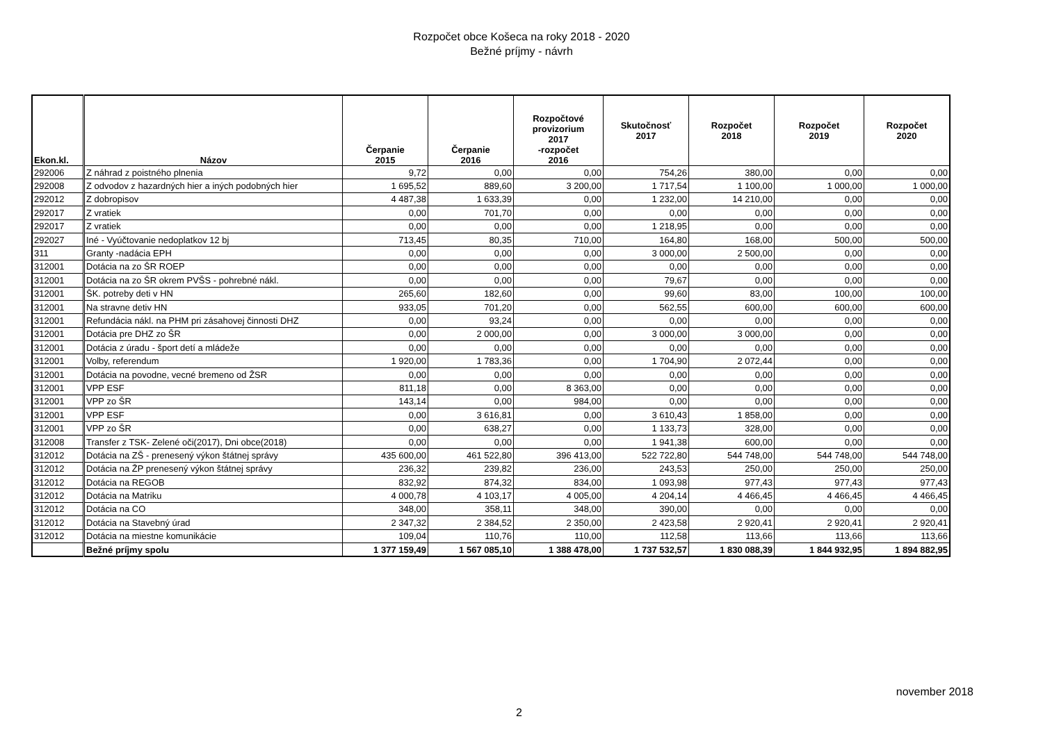Rozpočet obce Košeca na roky 2018 - 2020
Bežné príjmy - návrh
| Ekon.kl. | Názov | Čerpanie 2015 | Čerpanie 2016 | Rozpočtové provizorium 2017 -rozpočet 2016 | Skutočnosť 2017 | Rozpočet 2018 | Rozpočet 2019 | Rozpočet 2020 |
| --- | --- | --- | --- | --- | --- | --- | --- | --- |
| 292006 | Z náhrad z poistného plnenia | 9,72 | 0,00 | 0,00 | 754,26 | 380,00 | 0,00 | 0,00 |
| 292008 | Z odvodov z hazardných hier a iných podobných hier | 1 695,52 | 889,60 | 3 200,00 | 1 717,54 | 1 100,00 | 1 000,00 | 1 000,00 |
| 292012 | Z dobropisov | 4 487,38 | 1 633,39 | 0,00 | 1 232,00 | 14 210,00 | 0,00 | 0,00 |
| 292017 | Z vratiek | 0,00 | 701,70 | 0,00 | 0,00 | 0,00 | 0,00 | 0,00 |
| 292017 | Z vratiek | 0,00 | 0,00 | 0,00 | 1 218,95 | 0,00 | 0,00 | 0,00 |
| 292027 | Iné - Vyúčtovanie nedoplatkov 12 bj | 713,45 | 80,35 | 710,00 | 164,80 | 168,00 | 500,00 | 500,00 |
| 311 | Granty -nadácia EPH | 0,00 | 0,00 | 0,00 | 3 000,00 | 2 500,00 | 0,00 | 0,00 |
| 312001 | Dotácia na zo ŠR ROEP | 0,00 | 0,00 | 0,00 | 0,00 | 0,00 | 0,00 | 0,00 |
| 312001 | Dotácia na zo ŠR okrem PVŠS - pohrebné nákl. | 0,00 | 0,00 | 0,00 | 79,67 | 0,00 | 0,00 | 0,00 |
| 312001 | ŠK. potreby deti v HN | 265,60 | 182,60 | 0,00 | 99,60 | 83,00 | 100,00 | 100,00 |
| 312001 | Na stravne detiv HN | 933,05 | 701,20 | 0,00 | 562,55 | 600,00 | 600,00 | 600,00 |
| 312001 | Refundácia nákl. na PHM pri zásahovej činnosti DHZ | 0,00 | 93,24 | 0,00 | 0,00 | 0,00 | 0,00 | 0,00 |
| 312001 | Dotácia pre DHZ zo ŠR | 0,00 | 2 000,00 | 0,00 | 3 000,00 | 3 000,00 | 0,00 | 0,00 |
| 312001 | Dotácia z úradu - šport detí a mládeže | 0,00 | 0,00 | 0,00 | 0,00 | 0,00 | 0,00 | 0,00 |
| 312001 | Volby, referendum | 1 920,00 | 1 783,36 | 0,00 | 1 704,90 | 2 072,44 | 0,00 | 0,00 |
| 312001 | Dotácia na povodne, vecné bremeno od ŽSR | 0,00 | 0,00 | 0,00 | 0,00 | 0,00 | 0,00 | 0,00 |
| 312001 | VPP ESF | 811,18 | 0,00 | 8 363,00 | 0,00 | 0,00 | 0,00 | 0,00 |
| 312001 | VPP zo ŠR | 143,14 | 0,00 | 984,00 | 0,00 | 0,00 | 0,00 | 0,00 |
| 312001 | VPP ESF | 0,00 | 3 616,81 | 0,00 | 3 610,43 | 1 858,00 | 0,00 | 0,00 |
| 312001 | VPP zo ŠR | 0,00 | 638,27 | 0,00 | 1 133,73 | 328,00 | 0,00 | 0,00 |
| 312008 | Transfer z TSK- Zelené oči(2017), Dni obce(2018) | 0,00 | 0,00 | 0,00 | 1 941,38 | 600,00 | 0,00 | 0,00 |
| 312012 | Dotácia na ZŠ - prenesený výkon štátnej správy | 435 600,00 | 461 522,80 | 396 413,00 | 522 722,80 | 544 748,00 | 544 748,00 | 544 748,00 |
| 312012 | Dotácia na ŽP prenesený výkon štátnej správy | 236,32 | 239,82 | 236,00 | 243,53 | 250,00 | 250,00 | 250,00 |
| 312012 | Dotácia na REGOB | 832,92 | 874,32 | 834,00 | 1 093,98 | 977,43 | 977,43 | 977,43 |
| 312012 | Dotácia na Matriku | 4 000,78 | 4 103,17 | 4 005,00 | 4 204,14 | 4 466,45 | 4 466,45 | 4 466,45 |
| 312012 | Dotácia na CO | 348,00 | 358,11 | 348,00 | 390,00 | 0,00 | 0,00 | 0,00 |
| 312012 | Dotácia na Stavebný úrad | 2 347,32 | 2 384,52 | 2 350,00 | 2 423,58 | 2 920,41 | 2 920,41 | 2 920,41 |
| 312012 | Dotácia na miestne komunikácie | 109,04 | 110,76 | 110,00 | 112,58 | 113,66 | 113,66 | 113,66 |
| | Bežné príjmy spolu | 1 377 159,49 | 1 567 085,10 | 1 388 478,00 | 1 737 532,57 | 1 830 088,39 | 1 844 932,95 | 1 894 882,95 |
november 2018
2